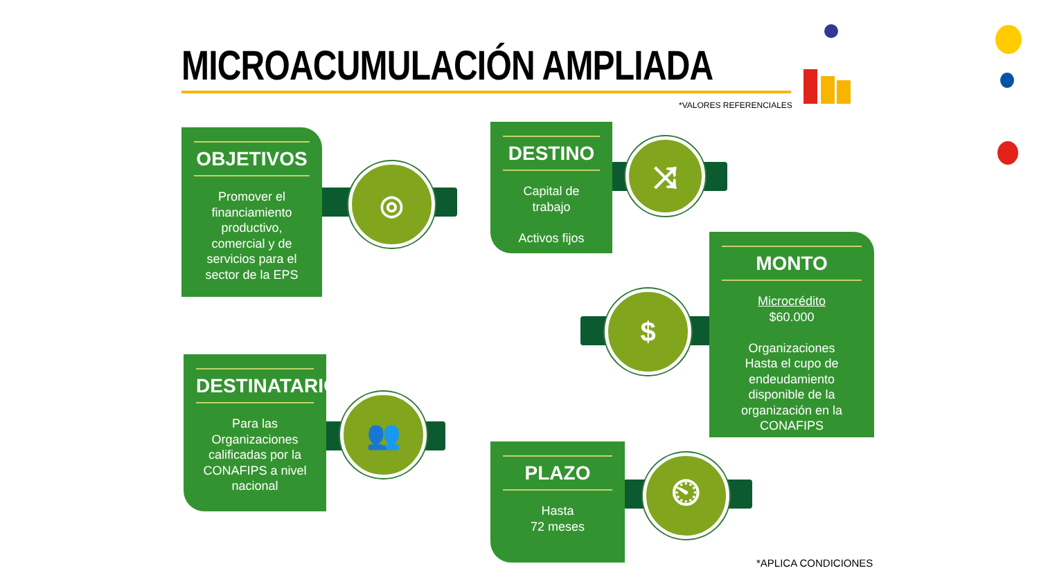MICROACUMULACIÓN AMPLIADA
*VALORES REFERENCIALES
◎
OBJETIVOS
Promover el financiamiento productivo, comercial y de servicios para el sector de la EPS
⤨
DESTINO
Capital de trabajo
Activos fijos
$
MONTO
Microcrédito
$60.000
Organizaciones
Hasta el cupo de endeudamiento disponible de la organización en la CONAFIPS
👥
DESTINATARIOS
Para las Organizaciones calificadas por la CONAFIPS a nivel nacional
⏲
PLAZO
Hasta
72 meses
*APLICA CONDICIONES